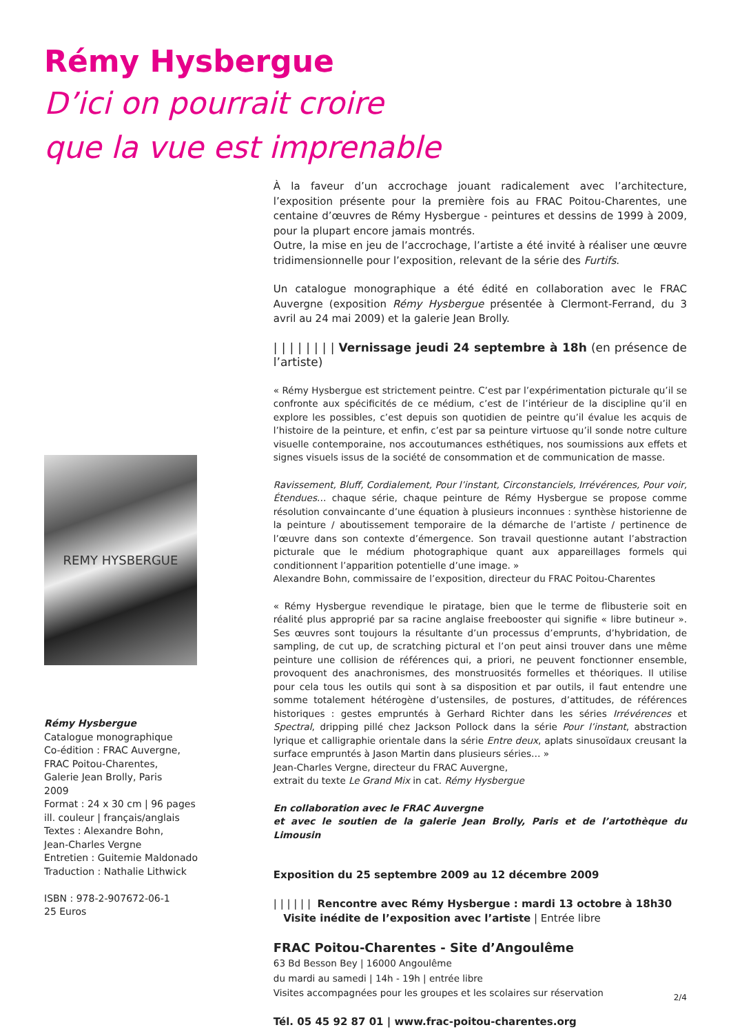Rémy Hysbergue
D’ici on pourrait croire
que la vue est imprenable
REMY HYSBERGUE
Rémy Hysbergue
Catalogue monographique
Co-édition : FRAC Auvergne,
FRAC Poitou-Charentes,
Galerie Jean Brolly, Paris
2009
Format : 24 x 30 cm | 96 pages
ill. couleur | français/anglais
Textes : Alexandre Bohn,
Jean-Charles Vergne
Entretien : Guitemie Maldonado
Traduction : Nathalie Lithwick
ISBN : 978-2-907672-06-1
25 Euros
À la faveur d’un accrochage jouant radicalement avec l’architecture, l’exposition présente pour la première fois au FRAC Poitou-Charentes, une centaine d’œuvres de Rémy Hysbergue - peintures et dessins de 1999 à 2009, pour la plupart encore jamais montrés.
Outre, la mise en jeu de l’accrochage, l’artiste a été invité à réaliser une œuvre tridimensionnelle pour l’exposition, relevant de la série des Furtifs.
Un catalogue monographique a été édité en collaboration avec le FRAC Auvergne (exposition Rémy Hysbergue présentée à Clermont-Ferrand, du 3 avril au 24 mai 2009) et la galerie Jean Brolly.
| | | | | | | | Vernissage jeudi 24 septembre à 18h (en présence de l’artiste)
« Rémy Hysbergue est strictement peintre. C’est par l’expérimentation picturale qu’il se confronte aux spécificités de ce médium, c’est de l’intérieur de la discipline qu’il en explore les possibles, c’est depuis son quotidien de peintre qu’il évalue les acquis de l’histoire de la peinture, et enfin, c’est par sa peinture virtuose qu’il sonde notre culture visuelle contemporaine, nos accoutumances esthétiques, nos soumissions aux effets et signes visuels issus de la société de consommation et de communication de masse.
Ravissement, Bluff, Cordialement, Pour l’instant, Circonstanciels, Irrévérences, Pour voir, Étendues… chaque série, chaque peinture de Rémy Hysbergue se propose comme résolution convaincante d’une équation à plusieurs inconnues : synthèse historienne de la peinture / aboutissement temporaire de la démarche de l’artiste / pertinence de l’œuvre dans son contexte d’émergence. Son travail questionne autant l’abstraction picturale que le médium photographique quant aux appareillages formels qui conditionnent l’apparition potentielle d’une image. »
Alexandre Bohn, commissaire de l’exposition, directeur du FRAC Poitou-Charentes
« Rémy Hysbergue revendique le piratage, bien que le terme de flibusterie soit en réalité plus approprié par sa racine anglaise freebooster qui signifie « libre butineur ». Ses œuvres sont toujours la résultante d’un processus d’emprunts, d’hybridation, de sampling, de cut up, de scratching pictural et l’on peut ainsi trouver dans une même peinture une collision de références qui, a priori, ne peuvent fonctionner ensemble, provoquent des anachronismes, des monstruosités formelles et théoriques. Il utilise pour cela tous les outils qui sont à sa disposition et par outils, il faut entendre une somme totalement hétérogène d’ustensiles, de postures, d’attitudes, de références historiques : gestes empruntés à Gerhard Richter dans les séries Irrévérences et Spectral, dripping pillé chez Jackson Pollock dans la série Pour l’instant, abstraction lyrique et calligraphie orientale dans la série Entre deux, aplats sinusoïdaux creusant la surface empruntés à Jason Martin dans plusieurs séries… »
Jean-Charles Vergne, directeur du FRAC Auvergne,
extrait du texte Le Grand Mix in cat. Rémy Hysbergue
En collaboration avec le FRAC Auvergne
et avec le soutien de la galerie Jean Brolly, Paris et de l’artothèque du Limousin
Exposition du 25 septembre 2009 au 12 décembre 2009
| | | | | | Rencontre avec Rémy Hysbergue : mardi 13 octobre à 18h30
Visite inédite de l’exposition avec l’artiste | Entrée libre
FRAC Poitou-Charentes - Site d’Angoulême
63 Bd Besson Bey | 16000 Angoulême
du mardi au samedi | 14h - 19h | entrée libre
Visites accompagnées pour les groupes et les scolaires sur réservation
Tél. 05 45 92 87 01 | www.frac-poitou-charentes.org
2/4